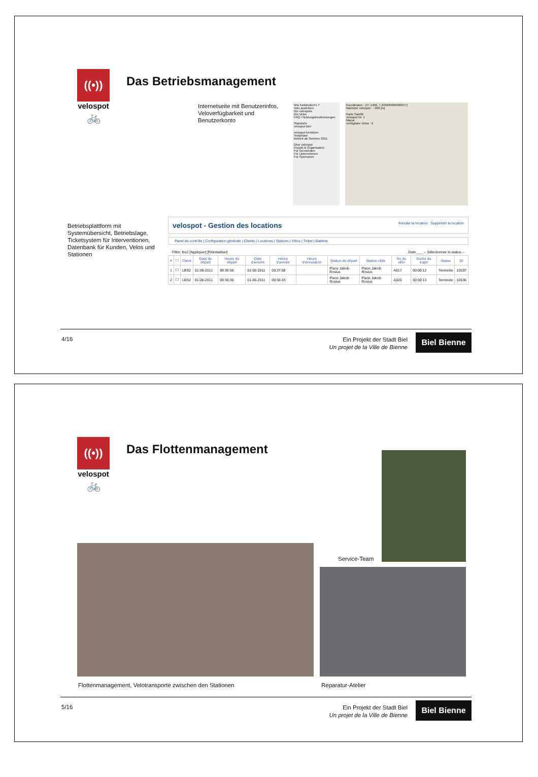((•)) 🚲
velospot
Das Betriebsmanagement
Internetseite mit Benutzerinfos,
Veloverfügbarkeit und
Benutzerkonto
Wie funktioniert's ?
Velo ausleihen
Die velospots
Die Velos
FAQ / Nutzungsbestimmungen
Standorte
velospot Biel
velospot benützen
Testphase
Betrieb ab Sommer 2011
Über velospot
Projekt & Organisation
Für Gemeinden
Für Unternehmen
Für Sponsoren
Koordinaten : (47.1406, 7.243839999999977)
Nächster velospot : ~209 [m]
Karte Satellit
velospot Nr. 1
Manor
verfügbare Velos : 6
Betriebsplattform mit
Systemübersicht, Betriebslage,
Ticketsystem für Interventionen,
Datenbank für Kunden, Velos und
Stationen
velospot - Gestion des locations Annuler la location Supprimer la location
Panel de contrôle | Configuration générale | Clients | Locations | Stations | Vélos | Ticket | Batterie
Filtre: lbs2 [Appliquer] [Réinitialiser] Date ___ -- Sélectionner le status --
| # | ☐ | Client | Date de départ | Heure du départ | Date d'arrivée | Heure d'arrivée | Heure d'annulation | Station de départ | Station cible | No du vélo | Durée du trajet | Status | ID |
| --- | --- | --- | --- | --- | --- | --- | --- | --- | --- | --- | --- | --- | --- |
| 1 | ☐ | LBS2 | 01-06-2011 | 09:36:56 | 01-06-2011 | 09:37:08 | | Place Jakob-Rosius | Place Jakob-Rosius | A017 | 00:00:12 | Terminée | 10537 |
| 2 | ☐ | LBS2 | 01-06-2011 | 09:36:30 | 01-06-2011 | 09:36:43 | | Place Jakob-Rosius | Place Jakob-Rosius | A020 | 00:00:13 | Terminée | 10536 |
4/16
Ein Projekt der Stadt Biel
Un projet de la Ville de Bienne
Biel Bienne
((•)) 🚲
velospot
Das Flottenmanagement
Service-Team
Flottenmanagement, Velotransporte zwischen den Stationen
Reparatur-Atelier
5/16
Ein Projekt der Stadt Biel
Un projet de la Ville de Bienne
Biel Bienne